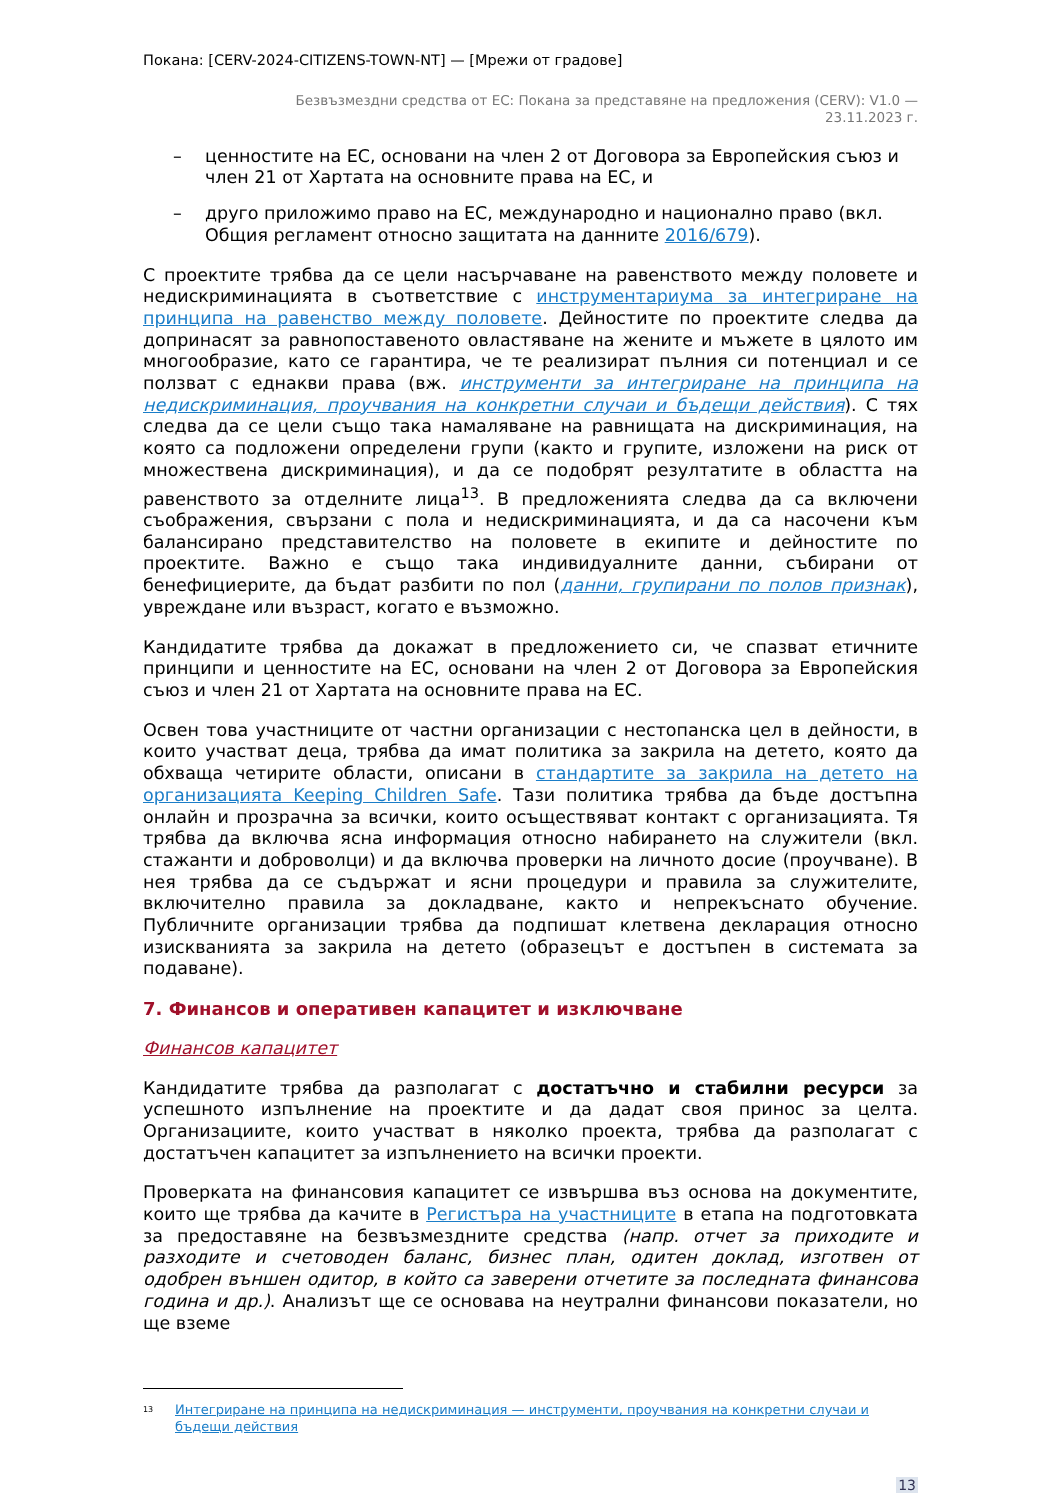Покана: [CERV-2024-CITIZENS-TOWN-NT] — [Мрежи от градове]
Безвъзмездни средства от ЕС: Покана за представяне на предложения (CERV): V1.0 —
23.11.2023 г.
– ценностите на ЕС, основани на член 2 от Договора за Европейския съюз и член 21 от Хартата на основните права на ЕС, и
– друго приложимо право на ЕС, международно и национално право (вкл. Общия регламент относно защитата на данните 2016/679).
С проектите трябва да се цели насърчаване на равенството между половете и недискриминацията в съответствие с инструментариума за интегриране на принципа на равенство между половете. Дейностите по проектите следва да допринасят за равнопоставеното овластяване на жените и мъжете в цялото им многообразие, като се гарантира, че те реализират пълния си потенциал и се ползват с еднакви права (вж. инструменти за интегриране на принципа на недискриминация, проучвания на конкретни случаи и бъдещи действия). С тях следва да се цели също така намаляване на равнищата на дискриминация, на която са подложени определени групи (както и групите, изложени на риск от множествена дискриминация), и да се подобрят резултатите в областта на равенството за отделните лица<sup>13</sup>. В предложенията следва да са включени съображения, свързани с пола и недискриминацията, и да са насочени към балансирано представителство на половете в екипите и дейностите по проектите. Важно е също така индивидуалните данни, събирани от бенефициерите, да бъдат разбити по пол (данни, групирани по полов признак), увреждане или възраст, когато е възможно.
Кандидатите трябва да докажат в предложението си, че спазват етичните принципи и ценностите на ЕС, основани на член 2 от Договора за Европейския съюз и член 21 от Хартата на основните права на ЕС.
Освен това участниците от частни организации с нестопанска цел в дейности, в които участват деца, трябва да имат политика за закрила на детето, която да обхваща четирите области, описани в стандартите за закрила на детето на организацията Keeping Children Safe. Тази политика трябва да бъде достъпна онлайн и прозрачна за всички, които осъществяват контакт с организацията. Тя трябва да включва ясна информация относно набирането на служители (вкл. стажанти и доброволци) и да включва проверки на личното досие (проучване). В нея трябва да се съдържат и ясни процедури и правила за служителите, включително правила за докладване, както и непрекъснато обучение. Публичните организации трябва да подпишат клетвена декларация относно изискванията за закрила на детето (образецът е достъпен в системата за подаване).
7. Финансов и оперативен капацитет и изключване
Финансов капацитет
Кандидатите трябва да разполагат с достатъчно и стабилни ресурси за успешното изпълнение на проектите и да дадат своя принос за целта. Организациите, които участват в няколко проекта, трябва да разполагат с достатъчен капацитет за изпълнението на всички проекти.
Проверката на финансовия капацитет се извършва въз основа на документите, които ще трябва да качите в Регистъра на участниците в етапа на подготовката за предоставяне на безвъзмездните средства (напр. отчет за приходите и разходите и счетоводен баланс, бизнес план, одитен доклад, изготвен от одобрен външен одитор, в който са заверени отчетите за последната финансова година и др.). Анализът ще се основава на неутрални финансови показатели, но ще вземе
<sup>13</sup> Интегриране на принципа на недискриминация — инструменти, проучвания на конкретни случаи и бъдещи действия
13